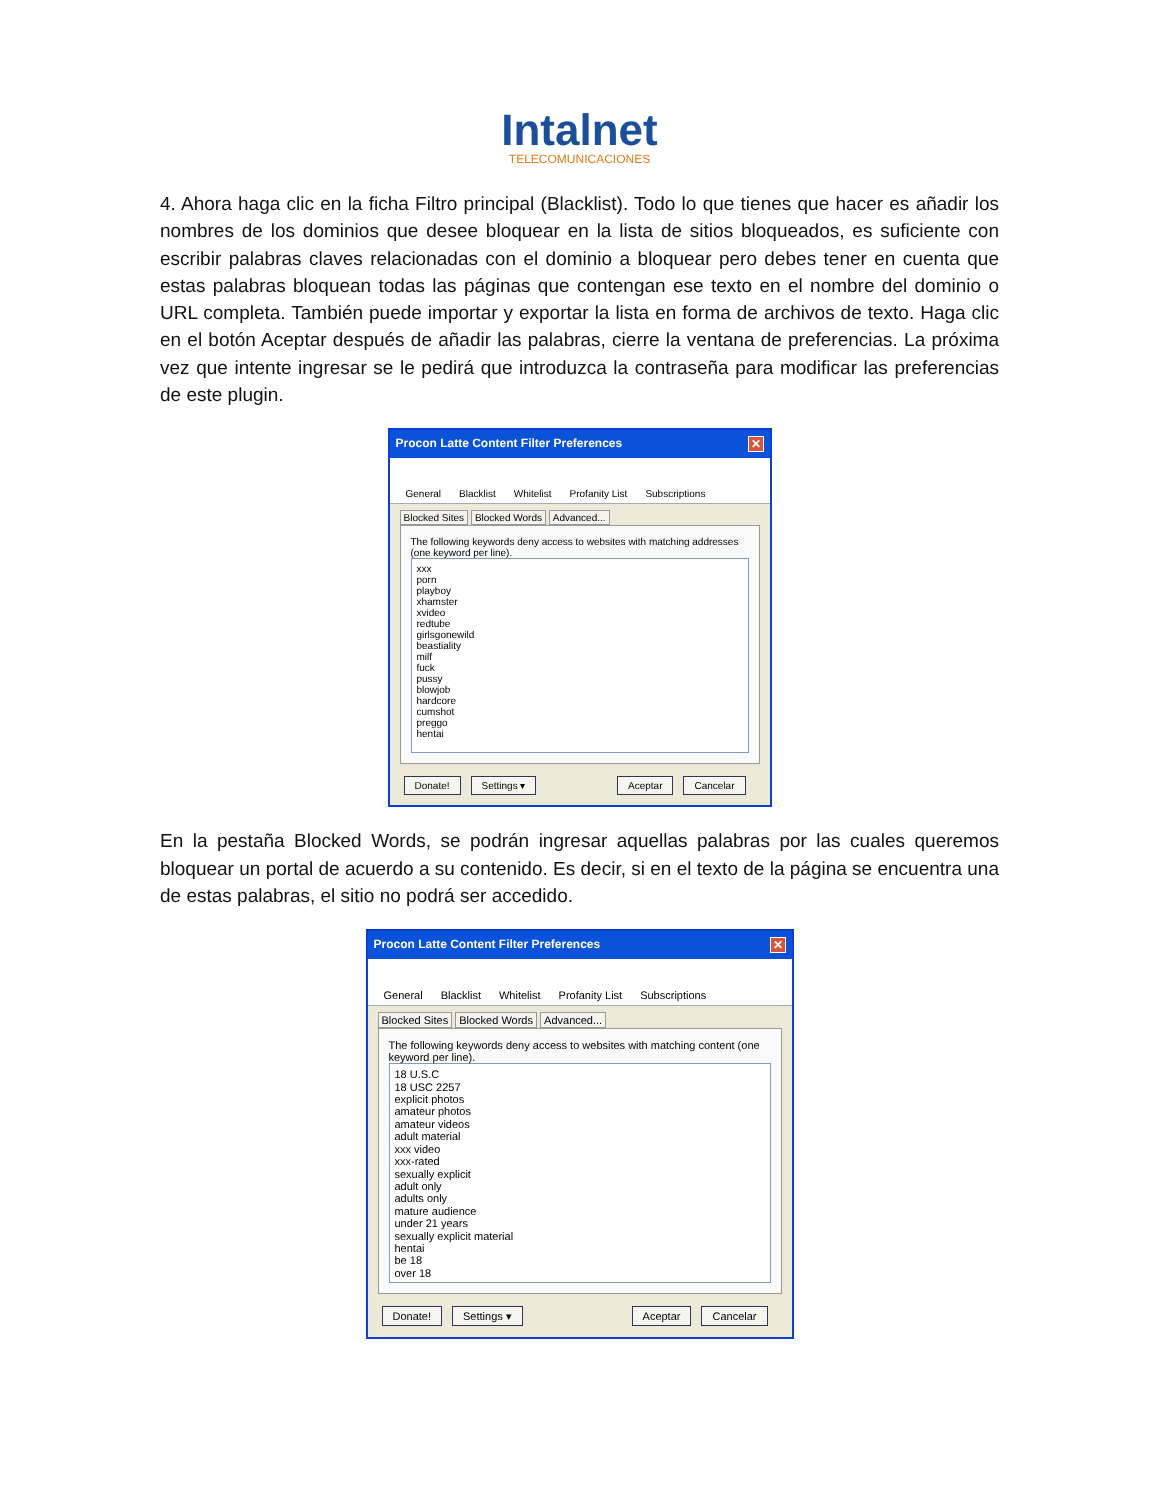Intalnet
TELECOMUNICACIONES
4. Ahora haga clic en la ficha Filtro principal (Blacklist). Todo lo que tienes que hacer es añadir los nombres de los dominios que desee bloquear en la lista de sitios bloqueados, es suficiente con escribir palabras claves relacionadas con el dominio a bloquear pero debes tener en cuenta que estas palabras bloquean todas las páginas que contengan ese texto en el nombre del dominio o URL completa. También puede importar y exportar la lista en forma de archivos de texto. Haga clic en el botón Aceptar después de añadir las palabras, cierre la ventana de preferencias. La próxima vez que intente ingresar se le pedirá que introduzca la contraseña para modificar las preferencias de este plugin.
Procon Latte Content Filter Preferences ✕
General Blacklist Whitelist Profanity List Subscriptions
Blocked Sites Blocked Words Advanced...
The following keywords deny access to websites with matching addresses (one keyword per line).
xxx
porn
playboy
xhamster
xvideo
redtube
girlsgonewild
beastiality
milf
fuck
pussy
blowjob
hardcore
cumshot
preggo
hentai
Donate! Settings ▾ Aceptar Cancelar
En la pestaña Blocked Words, se podrán ingresar aquellas palabras por las cuales queremos bloquear un portal de acuerdo a su contenido. Es decir, si en el texto de la página se encuentra una de estas palabras, el sitio no podrá ser accedido.
Procon Latte Content Filter Preferences ✕
General Blacklist Whitelist Profanity List Subscriptions
Blocked Sites Blocked Words Advanced...
The following keywords deny access to websites with matching content (one keyword per line).
18 U.S.C
18 USC 2257
explicit photos
amateur photos
amateur videos
adult material
xxx video
xxx-rated
sexually explicit
adult only
adults only
mature audience
under 21 years
sexually explicit material
hentai
be 18
over 18
Donate! Settings ▾ Aceptar Cancelar